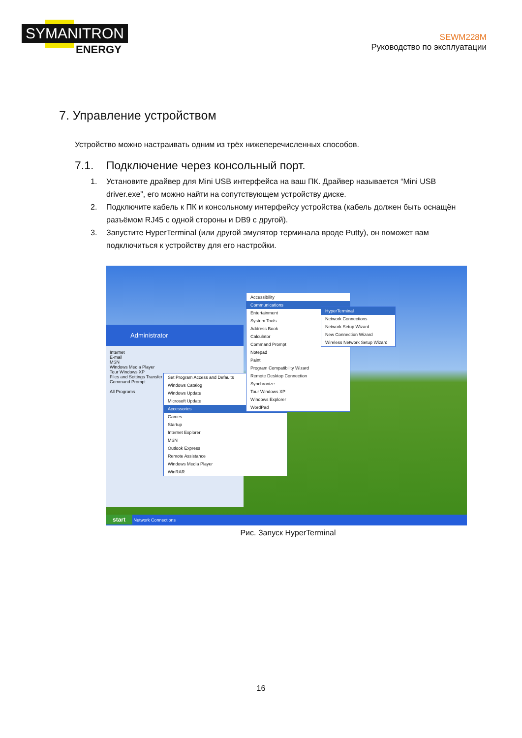SYMANITRON
ENERGY
SEWM228M
Руководство по эксплуатации
7. Управление устройством
Устройство можно настраивать одним из трёх нижеперечисленных способов.
7.1. Подключение через консольный порт.
1. Установите драйвер для Mini USB интерфейса на ваш ПК. Драйвер называется “Mini USB driver.exe”, его можно найти на сопутствующем устройству диске.
2. Подключите кабель к ПК и консольному интерфейсу устройства (кабель должен быть оснащён разъёмом RJ45 с одной стороны и DB9 с другой).
3. Запустите HyperTerminal (или другой эмулятор терминала вроде Putty), он поможет вам подключиться к устройству для его настройки.
Administrator
Internet
E-mail
MSN
Windows Media Player
Tour Windows XP
Files and Settings Transfer Wizard
Command Prompt
All Programs
Set Program Access and Defaults
Windows Catalog
Windows Update
Microsoft Update
Accessories
Games
Startup
Internet Explorer
MSN
Outlook Express
Remote Assistance
Windows Media Player
WinRAR
Accessibility
Communications
Entertainment
System Tools
Address Book
Calculator
Command Prompt
Notepad
Paint
Program Compatibility Wizard
Remote Desktop Connection
Synchronize
Tour Windows XP
Windows Explorer
WordPad
HyperTerminal
Network Connections
Network Setup Wizard
New Connection Wizard
Wireless Network Setup Wizard
start Network Connections
Рис. Запуск HyperTerminal
16